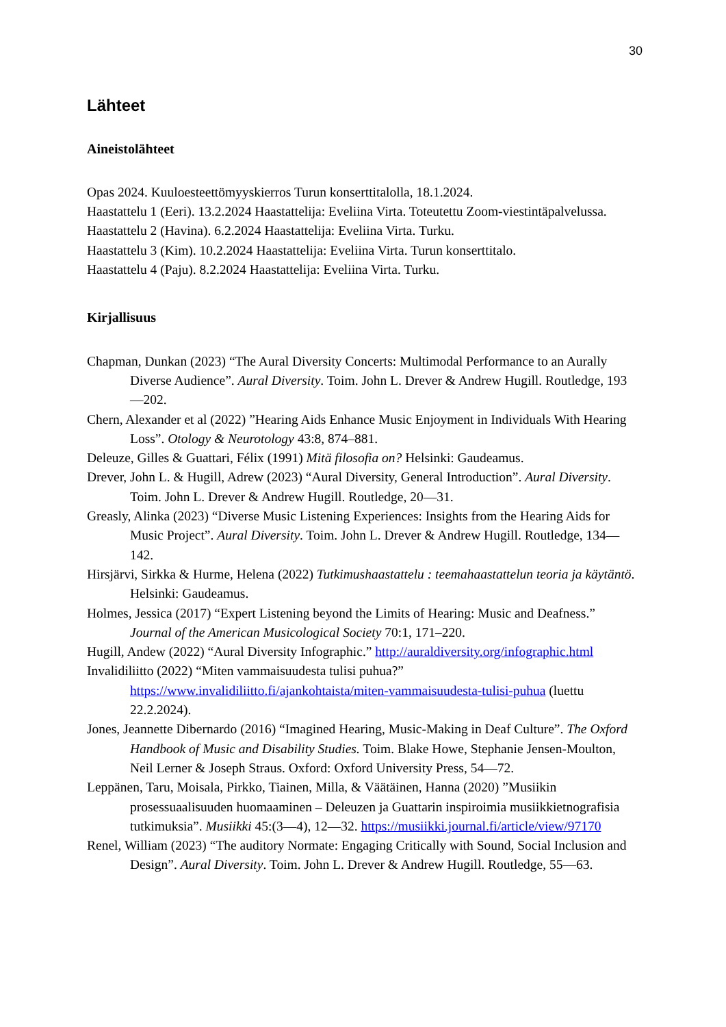30
Lähteet
Aineistolähteet
Opas 2024. Kuuloesteettömyyskierros Turun konserttitalolla, 18.1.2024.
Haastattelu 1 (Eeri). 13.2.2024 Haastattelija: Eveliina Virta. Toteutettu Zoom-viestintäpalvelussa.
Haastattelu 2 (Havina). 6.2.2024 Haastattelija: Eveliina Virta. Turku.
Haastattelu 3 (Kim). 10.2.2024 Haastattelija: Eveliina Virta. Turun konserttitalo.
Haastattelu 4 (Paju). 8.2.2024 Haastattelija: Eveliina Virta. Turku.
Kirjallisuus
Chapman, Dunkan (2023) “The Aural Diversity Concerts: Multimodal Performance to an Aurally Diverse Audience”. Aural Diversity. Toim. John L. Drever & Andrew Hugill. Routledge, 193—202.
Chern, Alexander et al (2022) ”Hearing Aids Enhance Music Enjoyment in Individuals With Hearing Loss”. Otology & Neurotology 43:8, 874–881.
Deleuze, Gilles & Guattari, Félix (1991) Mitä filosofia on? Helsinki: Gaudeamus.
Drever, John L. & Hugill, Adrew (2023) “Aural Diversity, General Introduction”. Aural Diversity. Toim. John L. Drever & Andrew Hugill. Routledge, 20—31.
Greasly, Alinka (2023) “Diverse Music Listening Experiences: Insights from the Hearing Aids for Music Project”. Aural Diversity. Toim. John L. Drever & Andrew Hugill. Routledge, 134—142.
Hirsjärvi, Sirkka & Hurme, Helena (2022) Tutkimushaastattelu : teemahaastattelun teoria ja käytäntö. Helsinki: Gaudeamus.
Holmes, Jessica (2017) “Expert Listening beyond the Limits of Hearing: Music and Deafness.” Journal of the American Musicological Society 70:1, 171–220.
Hugill, Andew (2022) “Aural Diversity Infographic.” http://auraldiversity.org/infographic.html
Invalidiliitto (2022) “Miten vammaisuudesta tulisi puhua?” https://www.invalidiliitto.fi/ajankohtaista/miten-vammaisuudesta-tulisi-puhua (luettu 22.2.2024).
Jones, Jeannette Dibernardo (2016) “Imagined Hearing, Music-Making in Deaf Culture”. The Oxford Handbook of Music and Disability Studies. Toim. Blake Howe, Stephanie Jensen-Moulton, Neil Lerner & Joseph Straus. Oxford: Oxford University Press, 54—72.
Leppänen, Taru, Moisala, Pirkko, Tiainen, Milla, & Väätäinen, Hanna (2020) ”Musiikin prosessuaalisuuden huomaaminen – Deleuzen ja Guattarin inspiroimia musiikkietnografisia tutkimuksia”. Musiikki 45:(3—4), 12—32. https://musiikki.journal.fi/article/view/97170
Renel, William (2023) “The auditory Normate: Engaging Critically with Sound, Social Inclusion and Design”. Aural Diversity. Toim. John L. Drever & Andrew Hugill. Routledge, 55—63.